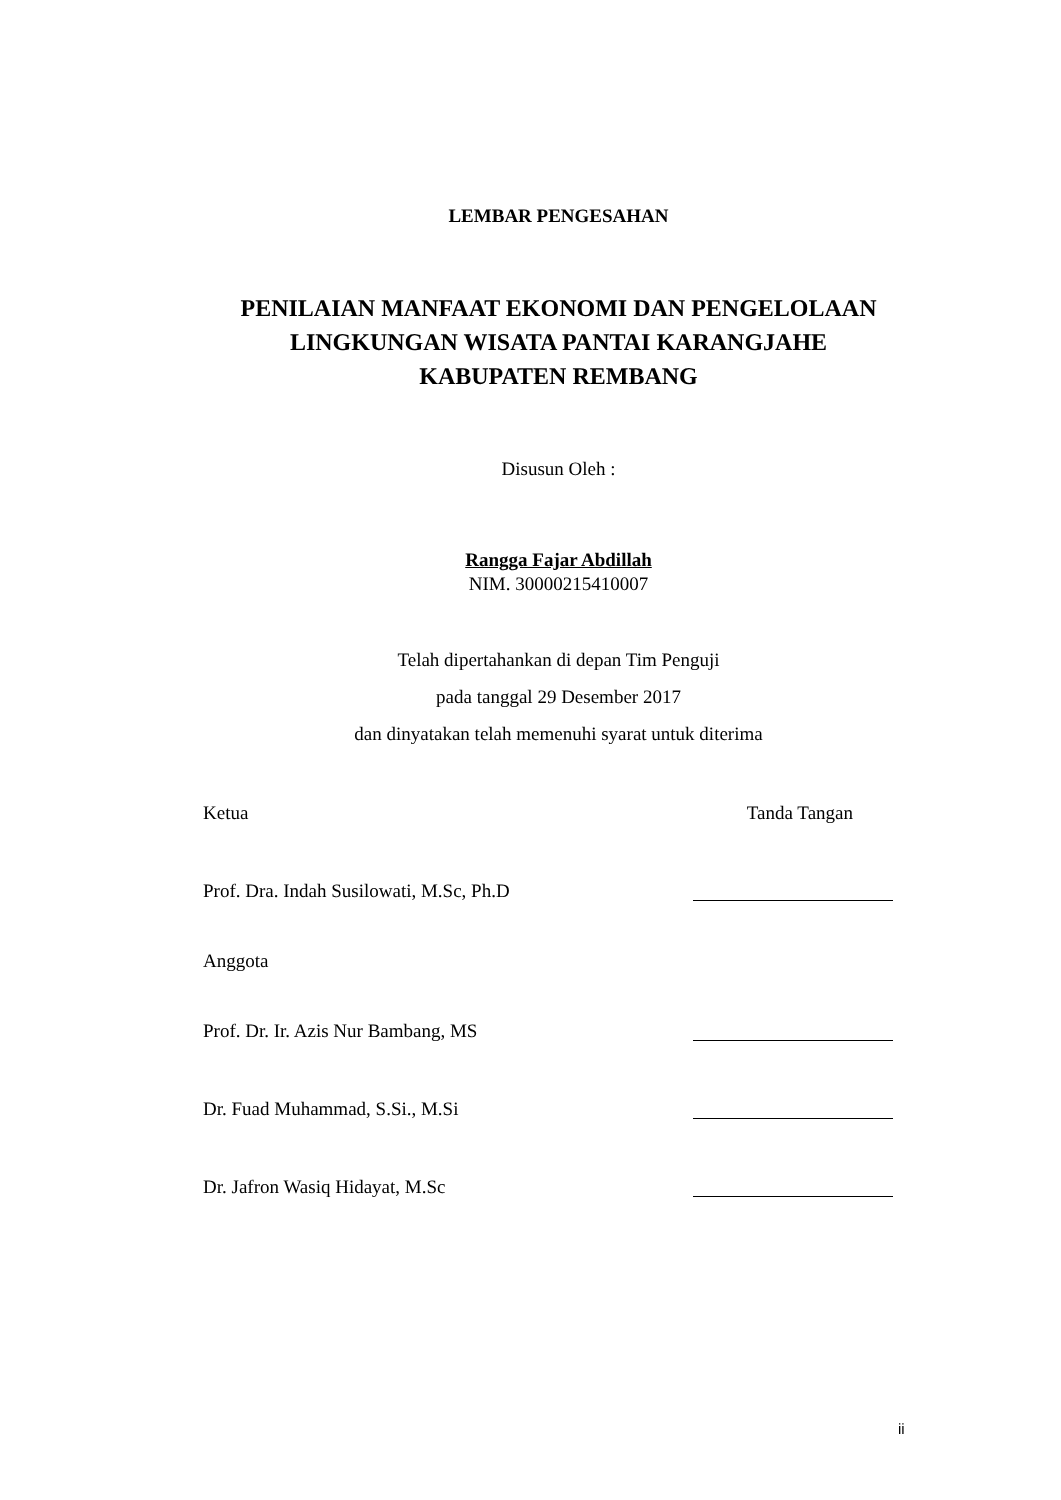LEMBAR PENGESAHAN
PENILAIAN MANFAAT EKONOMI DAN PENGELOLAAN
LINGKUNGAN WISATA PANTAI KARANGJAHE
KABUPATEN REMBANG
Disusun Oleh :
Rangga Fajar Abdillah
NIM. 30000215410007
Telah dipertahankan di depan Tim Penguji
pada tanggal 29 Desember 2017
dan dinyatakan telah memenuhi syarat untuk diterima
Ketua Tanda Tangan
Prof. Dra. Indah Susilowati, M.Sc, Ph.D
Anggota
Prof. Dr. Ir. Azis Nur Bambang, MS
Dr. Fuad Muhammad, S.Si., M.Si
Dr. Jafron Wasiq Hidayat, M.Sc
ii